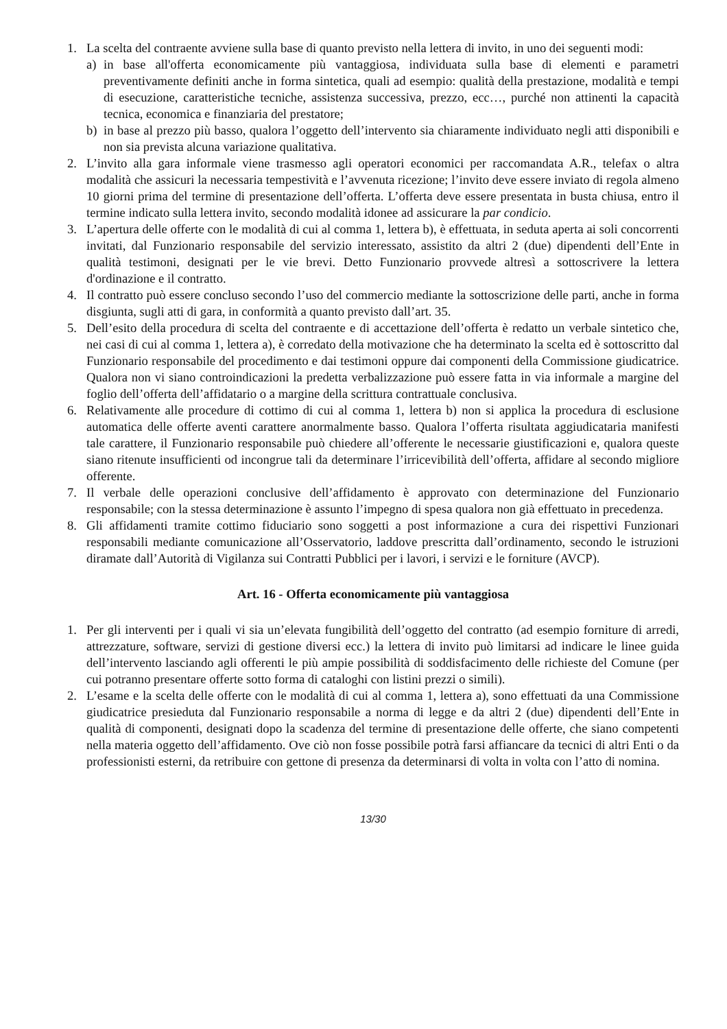1. La scelta del contraente avviene sulla base di quanto previsto nella lettera di invito, in uno dei seguenti modi:
a) in base all'offerta economicamente più vantaggiosa, individuata sulla base di elementi e parametri preventivamente definiti anche in forma sintetica, quali ad esempio: qualità della prestazione, modalità e tempi di esecuzione, caratteristiche tecniche, assistenza successiva, prezzo, ecc…, purché non attinenti la capacità tecnica, economica e finanziaria del prestatore;
b) in base al prezzo più basso, qualora l’oggetto dell’intervento sia chiaramente individuato negli atti disponibili e non sia prevista alcuna variazione qualitativa.
2. L’invito alla gara informale viene trasmesso agli operatori economici per raccomandata A.R., telefax o altra modalità che assicuri la necessaria tempestività e l’avvenuta ricezione; l’invito deve essere inviato di regola almeno 10 giorni prima del termine di presentazione dell’offerta. L’offerta deve essere presentata in busta chiusa, entro il termine indicato sulla lettera invito, secondo modalità idonee ad assicurare la par condicio.
3. L’apertura delle offerte con le modalità di cui al comma 1, lettera b), è effettuata, in seduta aperta ai soli concorrenti invitati, dal Funzionario responsabile del servizio interessato, assistito da altri 2 (due) dipendenti dell’Ente in qualità testimoni, designati per le vie brevi. Detto Funzionario provvede altresì a sottoscrivere la lettera d'ordinazione e il contratto.
4. Il contratto può essere concluso secondo l’uso del commercio mediante la sottoscrizione delle parti, anche in forma disgiunta, sugli atti di gara, in conformità a quanto previsto dall’art. 35.
5. Dell’esito della procedura di scelta del contraente e di accettazione dell’offerta è redatto un verbale sintetico che, nei casi di cui al comma 1, lettera a), è corredato della motivazione che ha determinato la scelta ed è sottoscritto dal Funzionario responsabile del procedimento e dai testimoni oppure dai componenti della Commissione giudicatrice. Qualora non vi siano controindicazioni la predetta verbalizzazione può essere fatta in via informale a margine del foglio dell’offerta dell’affidatario o a margine della scrittura contrattuale conclusiva.
6. Relativamente alle procedure di cottimo di cui al comma 1, lettera b) non si applica la procedura di esclusione automatica delle offerte aventi carattere anormalmente basso. Qualora l’offerta risultata aggiudicataria manifesti tale carattere, il Funzionario responsabile può chiedere all’offerente le necessarie giustificazioni e, qualora queste siano ritenute insufficienti od incongrue tali da determinare l’irricevibilità dell’offerta, affidare al secondo migliore offerente.
7. Il verbale delle operazioni conclusive dell’affidamento è approvato con determinazione del Funzionario responsabile; con la stessa determinazione è assunto l’impegno di spesa qualora non già effettuato in precedenza.
8. Gli affidamenti tramite cottimo fiduciario sono soggetti a post informazione a cura dei rispettivi Funzionari responsabili mediante comunicazione all’Osservatorio, laddove prescritta dall’ordinamento, secondo le istruzioni diramate dall’Autorità di Vigilanza sui Contratti Pubblici per i lavori, i servizi e le forniture (AVCP).
Art. 16 - Offerta economicamente più vantaggiosa
1. Per gli interventi per i quali vi sia un’elevata fungibilità dell’oggetto del contratto (ad esempio forniture di arredi, attrezzature, software, servizi di gestione diversi ecc.) la lettera di invito può limitarsi ad indicare le linee guida dell’intervento lasciando agli offerenti le più ampie possibilità di soddisfacimento delle richieste del Comune (per cui potranno presentare offerte sotto forma di cataloghi con listini prezzi o simili).
2. L’esame e la scelta delle offerte con le modalità di cui al comma 1, lettera a), sono effettuati da una Commissione giudicatrice presieduta dal Funzionario responsabile a norma di legge e da altri 2 (due) dipendenti dell’Ente in qualità di componenti, designati dopo la scadenza del termine di presentazione delle offerte, che siano competenti nella materia oggetto dell’affidamento. Ove ciò non fosse possibile potrà farsi affiancare da tecnici di altri Enti o da professionisti esterni, da retribuire con gettone di presenza da determinarsi di volta in volta con l’atto di nomina.
13/30